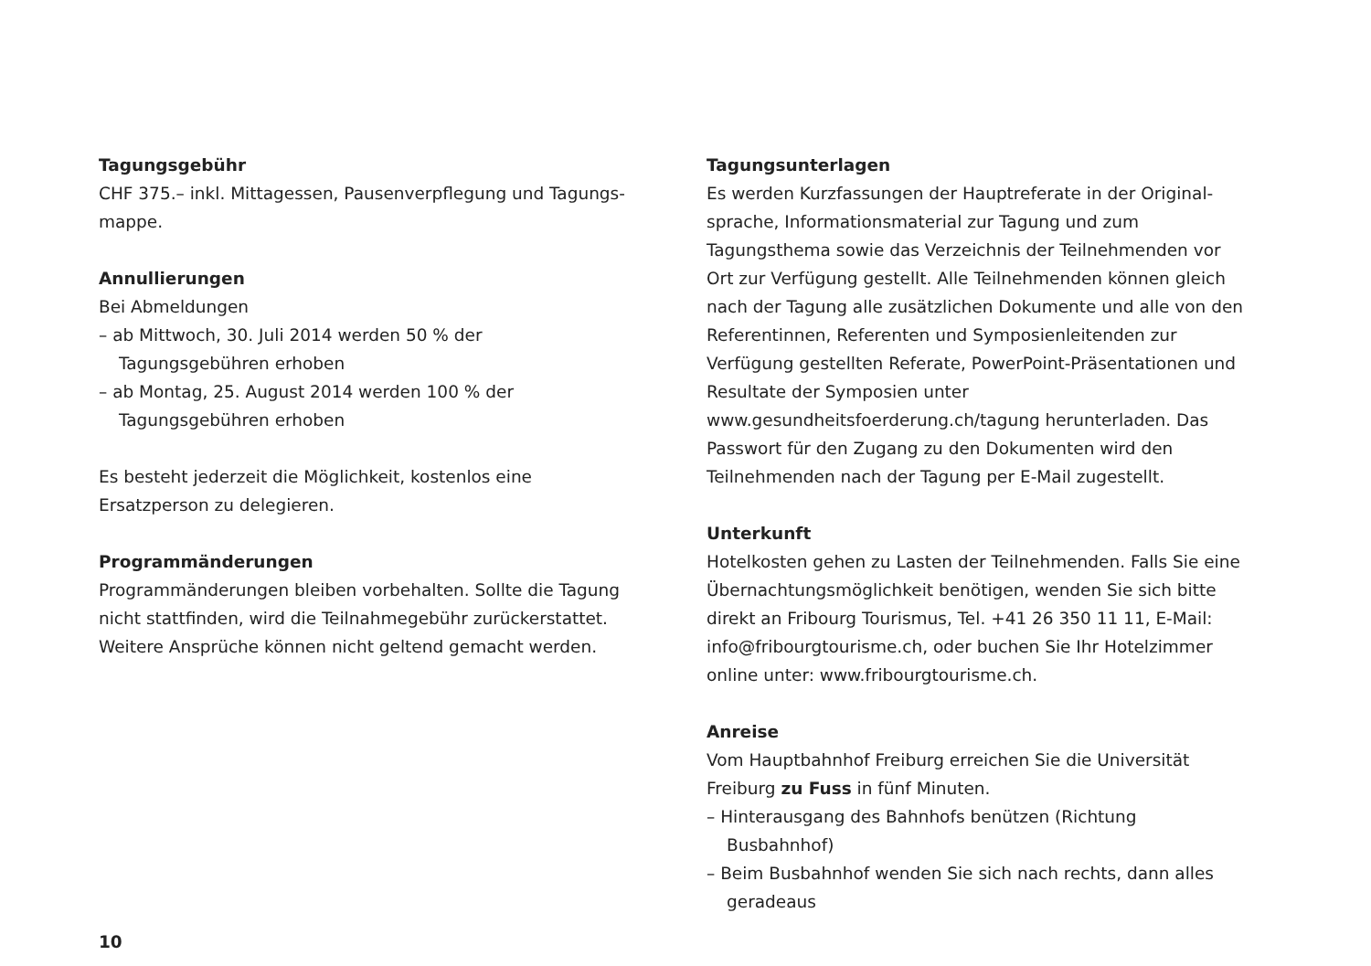Tagungsgebühr
CHF 375.– inkl. Mittagessen, Pausenverpflegung und Tagungs­mappe.
Annullierungen
Bei Abmeldungen
– ab Mittwoch, 30. Juli 2014 werden 50 % der Tagungsgebühren erhoben
– ab Montag, 25. August 2014 werden 100 % der Tagungsgebühren erhoben
Es besteht jederzeit die Möglichkeit, kostenlos eine Ersatzperson zu delegieren.
Programmänderungen
Programmänderungen bleiben vorbehalten. Sollte die Tagung nicht stattfinden, wird die Teilnahmegebühr zurückerstattet. Weitere Ansprüche können nicht geltend gemacht werden.
Tagungsunterlagen
Es werden Kurzfassungen der Hauptreferate in der Original­sprache, Informationsmaterial zur Tagung und zum Tagungsthema sowie das Verzeichnis der Teilnehmenden vor Ort zur Verfügung gestellt. Alle Teilnehmenden können gleich nach der Tagung alle zusätzlichen Dokumente und alle von den Referentinnen, Referen­ten und Symposienleitenden zur Verfügung gestellten Referate, PowerPoint-Präsentationen und Resultate der Symposien unter www.gesundheitsfoerderung.ch/tagung herunterladen. Das Pass­wort für den Zugang zu den Dokumenten wird den Teilnehmenden nach der Tagung per E-Mail zugestellt.
Unterkunft
Hotelkosten gehen zu Lasten der Teilnehmenden. Falls Sie eine Übernachtungsmöglichkeit benötigen, wenden Sie sich bitte direkt an Fribourg Tourismus, Tel. +41 26 350 11 11, E-Mail: info@fribourgtourisme.ch, oder buchen Sie Ihr Hotelzimmer online unter: www.fribourgtourisme.ch.
Anreise
Vom Hauptbahnhof Freiburg erreichen Sie die Universität Freiburg zu Fuss in fünf Minuten.
– Hinterausgang des Bahnhofs benützen (Richtung Busbahnhof)
– Beim Busbahnhof wenden Sie sich nach rechts, dann alles geradeaus
10